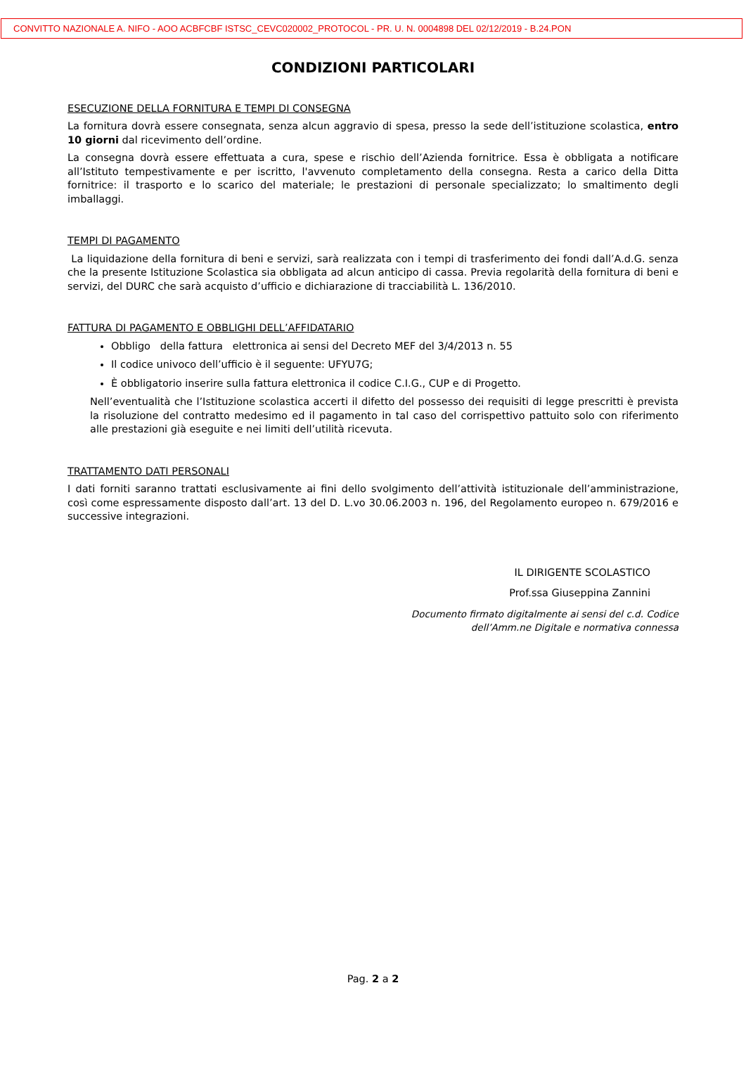CONVITTO NAZIONALE A. NIFO - AOO ACBFCBF ISTSC_CEVC020002_PROTOCOL - PR. U. N. 0004898 DEL 02/12/2019 - B.24.PON
CONDIZIONI PARTICOLARI
ESECUZIONE DELLA FORNITURA E TEMPI DI CONSEGNA
La fornitura dovrà essere consegnata, senza alcun aggravio di spesa, presso la sede dell’istituzione scolastica, entro 10 giorni dal ricevimento dell’ordine.
La consegna dovrà essere effettuata a cura, spese e rischio dell’Azienda fornitrice. Essa è obbligata a notificare all’Istituto tempestivamente e per iscritto, l'avvenuto completamento della consegna. Resta a carico della Ditta fornitrice: il trasporto e lo scarico del materiale; le prestazioni di personale specializzato; lo smaltimento degli imballaggi.
TEMPI DI PAGAMENTO
La liquidazione della fornitura di beni e servizi, sarà realizzata con i tempi di trasferimento dei fondi dall’A.d.G. senza che la presente Istituzione Scolastica sia obbligata ad alcun anticipo di cassa. Previa regolarità della fornitura di beni e servizi, del DURC che sarà acquisto d’ufficio e dichiarazione di tracciabilità L. 136/2010.
FATTURA DI PAGAMENTO E OBBLIGHI DELL’AFFIDATARIO
Obbligo della fattura elettronica ai sensi del Decreto MEF del 3/4/2013 n. 55
Il codice univoco dell’ufficio è il seguente: UFYU7G;
È obbligatorio inserire sulla fattura elettronica il codice C.I.G., CUP e di Progetto.
Nell’eventualità che l’Istituzione scolastica accerti il difetto del possesso dei requisiti di legge prescritti è prevista la risoluzione del contratto medesimo ed il pagamento in tal caso del corrispettivo pattuito solo con riferimento alle prestazioni già eseguite e nei limiti dell’utilità ricevuta.
TRATTAMENTO DATI PERSONALI
I dati forniti saranno trattati esclusivamente ai fini dello svolgimento dell’attività istituzionale dell’amministrazione, così come espressamente disposto dall’art. 13 del D. L.vo 30.06.2003 n. 196, del Regolamento europeo n. 679/2016 e successive integrazioni.
IL DIRIGENTE SCOLASTICO
Prof.ssa Giuseppina Zannini
Documento firmato digitalmente ai sensi del c.d. Codice
dell’Amm.ne Digitale e normativa connessa
Pag. 2 a 2